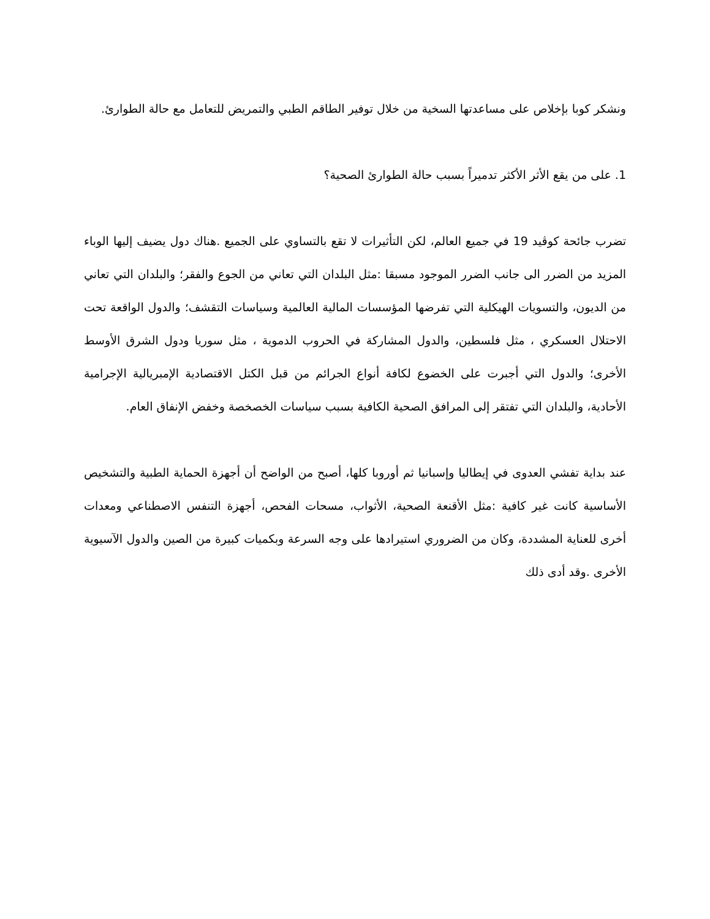ونشكر كوبا بإخلاص على مساعدتها السخية من خلال توفير الطاقم الطبي والتمريض للتعامل مع حالة الطوارئ.
1. على من يقع الأثر الأكثر تدميراً بسبب حالة الطوارئ الصحية؟
تضرب جائحة كوڤيد 19 في جميع العالم، لكن التأثيرات لا تقع بالتساوي على الجميع .هناك دول يضيف إليها الوباء المزيد من الضرر الى جانب الضرر الموجود مسبقا :مثل البلدان التي تعاني من الجوع والفقر؛ والبلدان التي تعاني من الديون، والتسويات الهيكلية التي تفرضها المؤسسات المالية العالمية وسياسات التقشف؛ والدول الواقعة تحت الاحتلال العسكري ، مثل فلسطين، والدول المشاركة في الحروب الدموية ، مثل سوريا ودول الشرق الأوسط الأخرى؛ والدول التي أجبرت على الخضوع لكافة أنواع الجرائم من قبل الكتل الاقتصادية الإمبريالية الإجرامية الأحادية، والبلدان التي تفتقر إلى المرافق الصحية الكافية بسبب سياسات الخصخصة وخفض الإنفاق العام.
عند بداية تفشي العدوى في إيطاليا وإسبانيا ثم أوروبا كلها، أصبح من الواضح أن أجهزة الحماية الطبية والتشخيص الأساسية كانت غير كافية :مثل الأقنعة الصحية، الأثواب، مسحات الفحص، أجهزة التنفس الاصطناعي ومعدات أخرى للعناية المشددة، وكان من الضروري استيرادها على وجه السرعة وبكميات كبيرة من الصين والدول الآسيوية الأخرى .وقد أدى ذلك